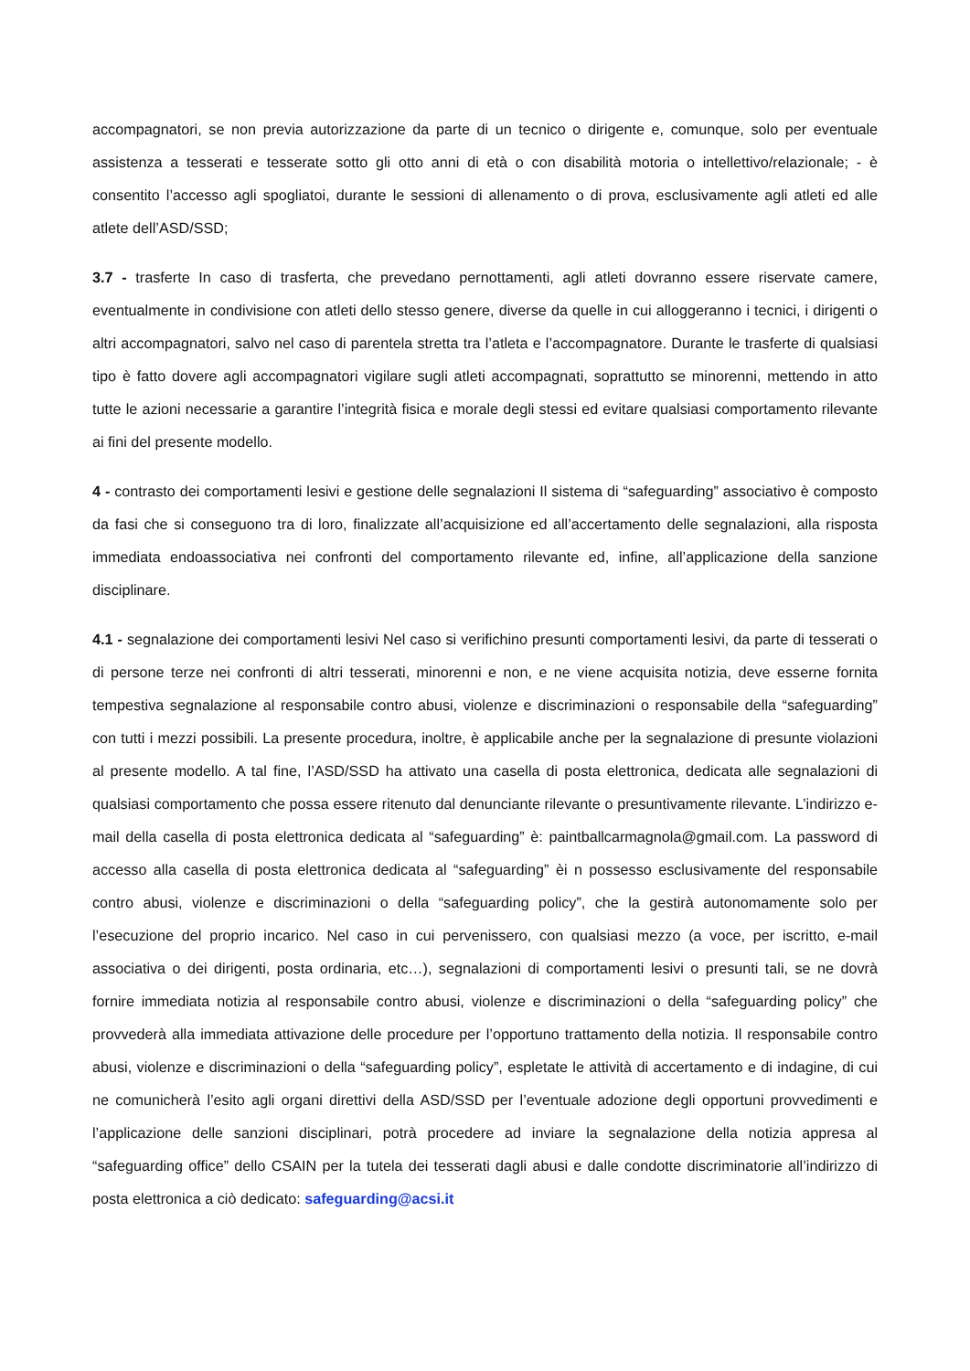accompagnatori, se non previa autorizzazione da parte di un tecnico o dirigente e, comunque, solo per eventuale assistenza a tesserati e tesserate sotto gli otto anni di età o con disabilità motoria o intellettivo/relazionale; - è consentito l’accesso agli spogliatoi, durante le sessioni di allenamento o di prova, esclusivamente agli atleti ed alle atlete dell’ASD/SSD;
3.7 - trasferte In caso di trasferta, che prevedano pernottamenti, agli atleti dovranno essere riservate camere, eventualmente in condivisione con atleti dello stesso genere, diverse da quelle in cui alloggeranno i tecnici, i dirigenti o altri accompagnatori, salvo nel caso di parentela stretta tra l’atleta e l’accompagnatore. Durante le trasferte di qualsiasi tipo è fatto dovere agli accompagnatori vigilare sugli atleti accompagnati, soprattutto se minorenni, mettendo in atto tutte le azioni necessarie a garantire l’integrità fisica e morale degli stessi ed evitare qualsiasi comportamento rilevante ai fini del presente modello.
4 - contrasto dei comportamenti lesivi e gestione delle segnalazioni Il sistema di “safeguarding” associativo è composto da fasi che si conseguono tra di loro, finalizzate all’acquisizione ed all’accertamento delle segnalazioni, alla risposta immediata endoassociativa nei confronti del comportamento rilevante ed, infine, all’applicazione della sanzione disciplinare.
4.1 - segnalazione dei comportamenti lesivi Nel caso si verifichino presunti comportamenti lesivi, da parte di tesserati o di persone terze nei confronti di altri tesserati, minorenni e non, e ne viene acquisita notizia, deve esserne fornita tempestiva segnalazione al responsabile contro abusi, violenze e discriminazioni o responsabile della “safeguarding” con tutti i mezzi possibili. La presente procedura, inoltre, è applicabile anche per la segnalazione di presunte violazioni al presente modello. A tal fine, l’ASD/SSD ha attivato una casella di posta elettronica, dedicata alle segnalazioni di qualsiasi comportamento che possa essere ritenuto dal denunciante rilevante o presuntivamente rilevante. L’indirizzo e-mail della casella di posta elettronica dedicata al “safeguarding” è: paintballcarmagnola@gmail.com. La password di accesso alla casella di posta elettronica dedicata al “safeguarding” èi n possesso esclusivamente del responsabile contro abusi, violenze e discriminazioni o della “safeguarding policy”, che la gestirà autonomamente solo per l’esecuzione del proprio incarico. Nel caso in cui pervenissero, con qualsiasi mezzo (a voce, per iscritto, e-mail associativa o dei dirigenti, posta ordinaria, etc…), segnalazioni di comportamenti lesivi o presunti tali, se ne dovrà fornire immediata notizia al responsabile contro abusi, violenze e discriminazioni o della “safeguarding policy” che provvederà alla immediata attivazione delle procedure per l’opportuno trattamento della notizia. Il responsabile contro abusi, violenze e discriminazioni o della “safeguarding policy”, espletate le attività di accertamento e di indagine, di cui ne comunicherà l’esito agli organi direttivi della ASD/SSD per l’eventuale adozione degli opportuni provvedimenti e l’applicazione delle sanzioni disciplinari, potrà procedere ad inviare la segnalazione della notizia appresa al “safeguarding office” dello CSAIN per la tutela dei tesserati dagli abusi e dalle condotte discriminatorie all’indirizzo di posta elettronica a ciò dedicato: safeguarding@acsi.it